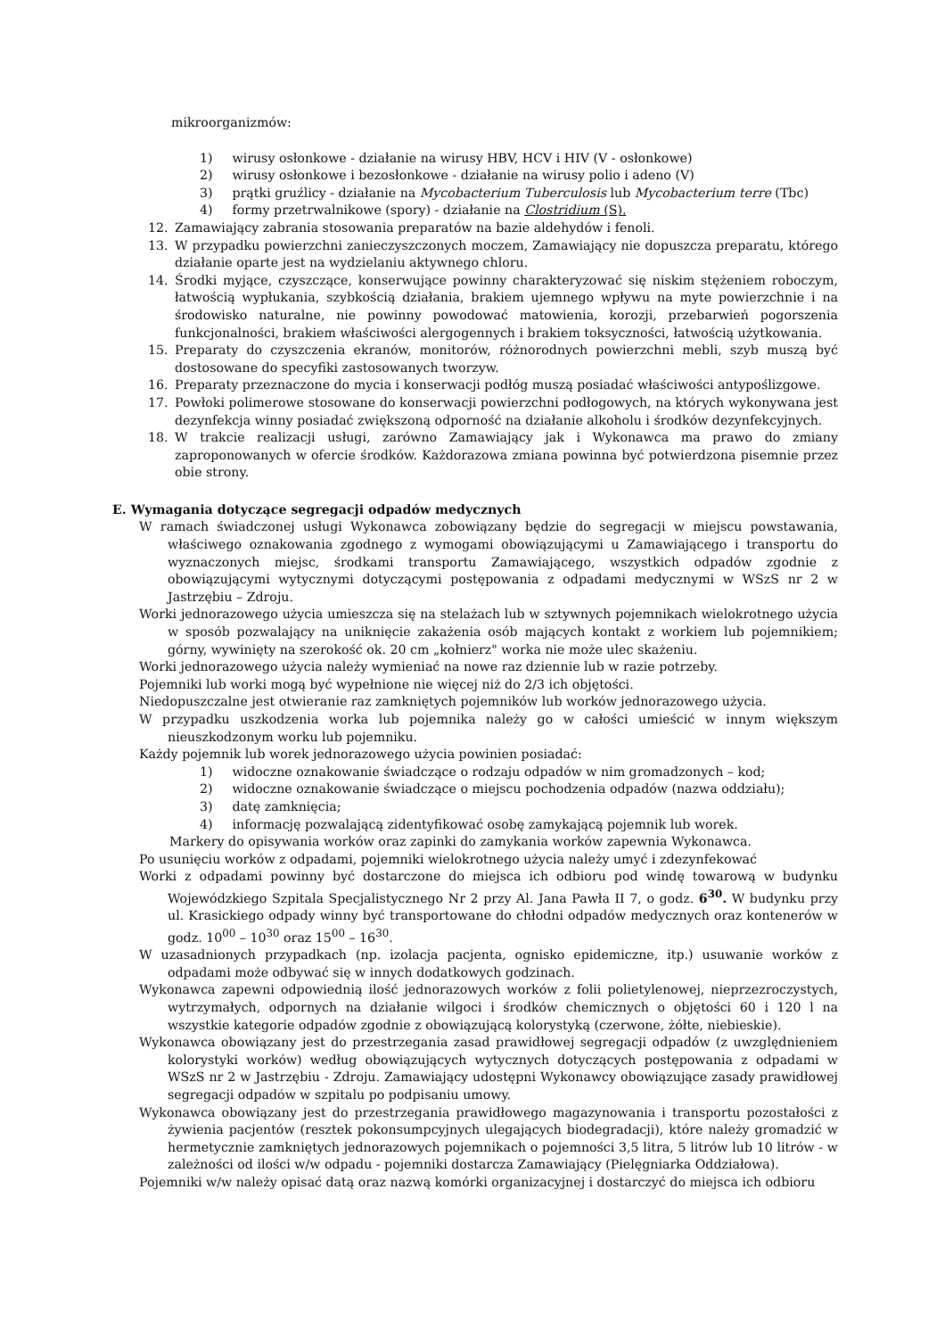mikroorganizmów:
1) wirusy osłonkowe - działanie na wirusy HBV, HCV i HIV (V - osłonkowe)
2) wirusy osłonkowe i bezosłonkowe - działanie na wirusy polio i adeno (V)
3) prątki gruźlicy - działanie na Mycobacterium Tuberculosis lub Mycobacterium terre (Tbc)
4) formy przetrwalnikowe (spory) - działanie na Clostridium (S).
12. Zamawiający zabrania stosowania preparatów na bazie aldehydów i fenoli.
13. W przypadku powierzchni zanieczyszczonych moczem, Zamawiający nie dopuszcza preparatu, którego działanie oparte jest na wydzielaniu aktywnego chloru.
14. Środki myjące, czyszczące, konserwujące powinny charakteryzować się niskim stężeniem roboczym, łatwością wypłukania, szybkością działania, brakiem ujemnego wpływu na myte powierzchnie i na środowisko naturalne, nie powinny powodować matowienia, korozji, przebarwień pogorszenia funkcjonalności, brakiem właściwości alergogennych i brakiem toksyczności, łatwością użytkowania.
15. Preparaty do czyszczenia ekranów, monitorów, różnorodnych powierzchni mebli, szyb muszą być dostosowane do specyfiki zastosowanych tworzyw.
16. Preparaty przeznaczone do mycia i konserwacji podłóg muszą posiadać właściwości antypoślizgowe.
17. Powłoki polimerowe stosowane do konserwacji powierzchni podłogowych, na których wykonywana jest dezynfekcja winny posiadać zwiększoną odporność na działanie alkoholu i środków dezynfekcyjnych.
18. W trakcie realizacji usługi, zarówno Zamawiający jak i Wykonawca ma prawo do zmiany zaproponowanych w ofercie środków. Każdorazowa zmiana powinna być potwierdzona pisemnie przez obie strony.
E. Wymagania dotyczące segregacji odpadów medycznych
W ramach świadczonej usługi Wykonawca zobowiązany będzie do segregacji w miejscu powstawania, właściwego oznakowania zgodnego z wymogami obowiązującymi u Zamawiającego i transportu do wyznaczonych miejsc, środkami transportu Zamawiającego, wszystkich odpadów zgodnie z obowiązującymi wytycznymi dotyczącymi postępowania z odpadami medycznymi w WSzS nr 2 w Jastrzębiu – Zdroju.
Worki jednorazowego użycia umieszcza się na stelażach lub w sztywnych pojemnikach wielokrotnego użycia w sposób pozwalający na uniknięcie zakażenia osób mających kontakt z workiem lub pojemnikiem; górny, wywinięty na szerokość ok. 20 cm „kołnierz" worka nie może ulec skażeniu.
Worki jednorazowego użycia należy wymieniać na nowe raz dziennie lub w razie potrzeby.
Pojemniki lub worki mogą być wypełnione nie więcej niż do 2/3 ich objętości.
Niedopuszczalne jest otwieranie raz zamkniętych pojemników lub worków jednorazowego użycia.
W przypadku uszkodzenia worka lub pojemnika należy go w całości umieścić w innym większym nieuszkodzonym worku lub pojemniku.
Każdy pojemnik lub worek jednorazowego użycia powinien posiadać:
1) widoczne oznakowanie świadczące o rodzaju odpadów w nim gromadzonych – kod;
2) widoczne oznakowanie świadczące o miejscu pochodzenia odpadów (nazwa oddziału);
3) datę zamknięcia;
4) informację pozwalającą zidentyfikować osobę zamykającą pojemnik lub worek.
Markery do opisywania worków oraz zapinki do zamykania worków zapewnia Wykonawca.
Po usunięciu worków z odpadami, pojemniki wielokrotnego użycia należy umyć i zdezynfekować
Worki z odpadami powinny być dostarczone do miejsca ich odbioru pod windę towarową w budynku Wojewódzkiego Szpitala Specjalistycznego Nr 2 przy Al. Jana Pawła II 7, o godz. 6<sup>30</sup>. W budynku przy ul. Krasickiego odpady winny być transportowane do chłodni odpadów medycznych oraz kontenerów w godz. 10<sup>00</sup> – 10<sup>30</sup> oraz 15<sup>00</sup> – 16<sup>30</sup>.
W uzasadnionych przypadkach (np. izolacja pacjenta, ognisko epidemiczne, itp.) usuwanie worków z odpadami może odbywać się w innych dodatkowych godzinach.
Wykonawca zapewni odpowiednią ilość jednorazowych worków z folii polietylenowej, nieprzezroczystych, wytrzymałych, odpornych na działanie wilgoci i środków chemicznych o objętości 60 i 120 l na wszystkie kategorie odpadów zgodnie z obowiązującą kolorystyką (czerwone, żółte, niebieskie).
Wykonawca obowiązany jest do przestrzegania zasad prawidłowej segregacji odpadów (z uwzględnieniem kolorystyki worków) według obowiązujących wytycznych dotyczących postępowania z odpadami w WSzS nr 2 w Jastrzębiu - Zdroju. Zamawiający udostępni Wykonawcy obowiązujące zasady prawidłowej segregacji odpadów w szpitalu po podpisaniu umowy.
Wykonawca obowiązany jest do przestrzegania prawidłowego magazynowania i transportu pozostałości z żywienia pacjentów (resztek pokonsumpcyjnych ulegających biodegradacji), które należy gromadzić w hermetycznie zamkniętych jednorazowych pojemnikach o pojemności 3,5 litra, 5 litrów lub 10 litrów - w zależności od ilości w/w odpadu - pojemniki dostarcza Zamawiający (Pielęgniarka Oddziałowa).
Pojemniki w/w należy opisać datą oraz nazwą komórki organizacyjnej i dostarczyć do miejsca ich odbioru